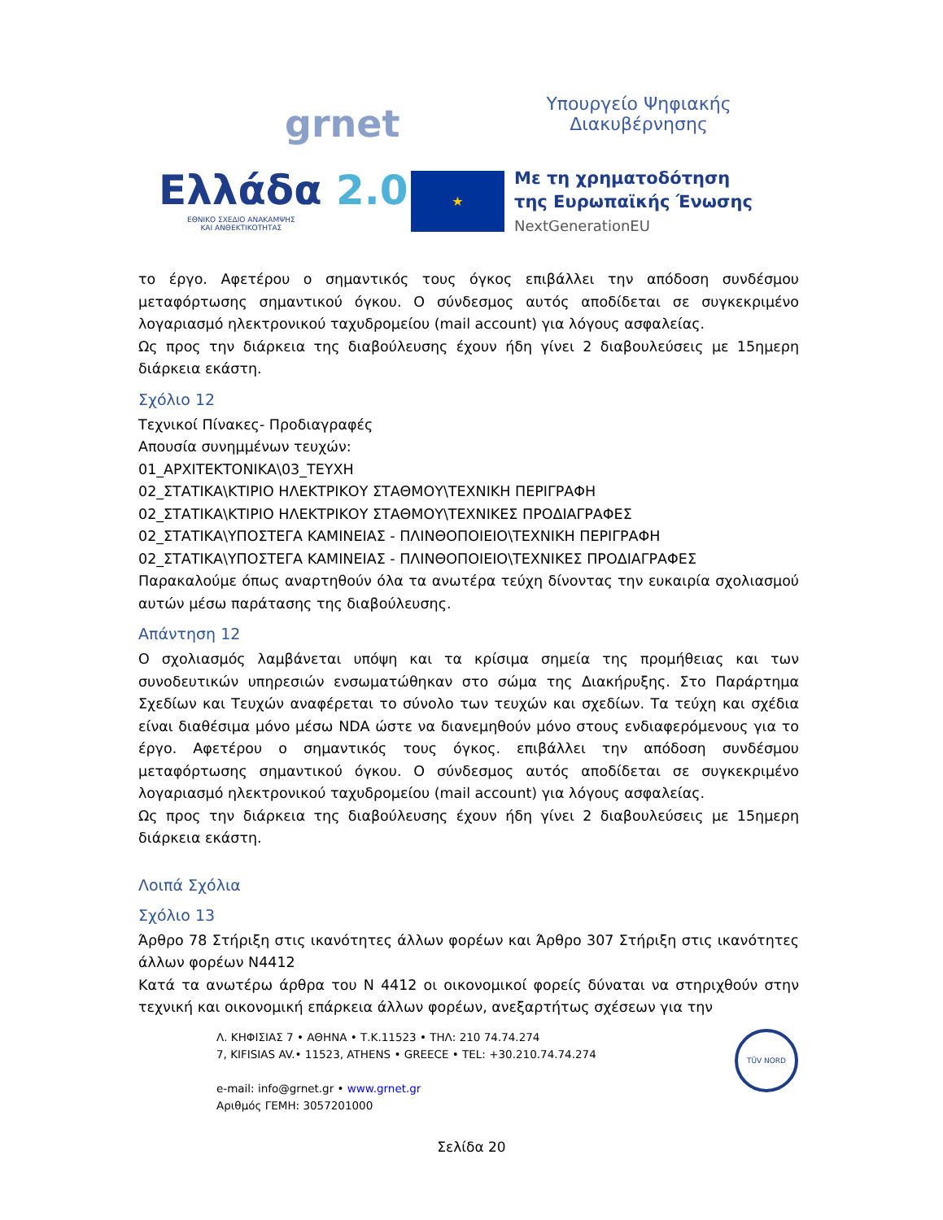grnet
Υπουργείο Ψηφιακής
Διακυβέρνησης
Ελλάδα 2.0
ΕΘΝΙΚΟ ΣΧΕΔΙΟ ΑΝΑΚΑΜΨΗΣ
ΚΑΙ ΑΝΘΕΚΤΙΚΟΤΗΤΑΣ
★
Με τη χρηματοδότηση
της Ευρωπαϊκής Ένωσης
NextGenerationEU
το έργο. Αφετέρου ο σημαντικός τους όγκος επιβάλλει την απόδοση συνδέσμου μεταφόρτωσης σημαντικού όγκου. Ο σύνδεσμος αυτός αποδίδεται σε συγκεκριμένο λογαριασμό ηλεκτρονικού ταχυδρομείου (mail account) για λόγους ασφαλείας.
Ως προς την διάρκεια της διαβούλευσης έχουν ήδη γίνει 2 διαβουλεύσεις με 15ημερη διάρκεια εκάστη.
Σχόλιο 12
Τεχνικοί Πίνακες- Προδιαγραφές
Απουσία συνημμένων τευχών:
01_ΑΡΧΙΤΕΚΤΟΝΙΚΑ\03_ΤΕΥΧΗ
02_ΣΤΑΤΙΚΑ\ΚΤΙΡΙΟ ΗΛΕΚΤΡΙΚΟΥ ΣΤΑΘΜΟΥ\ΤΕΧΝΙΚΗ ΠΕΡΙΓΡΑΦΗ
02_ΣΤΑΤΙΚΑ\ΚΤΙΡΙΟ ΗΛΕΚΤΡΙΚΟΥ ΣΤΑΘΜΟΥ\ΤΕΧΝΙΚΕΣ ΠΡΟΔΙΑΓΡΑΦΕΣ
02_ΣΤΑΤΙΚΑ\ΥΠΟΣΤΕΓΑ ΚΑΜΙΝΕΙΑΣ - ΠΛΙΝΘΟΠΟΙΕΙΟ\ΤΕΧΝΙΚΗ ΠΕΡΙΓΡΑΦΗ
02_ΣΤΑΤΙΚΑ\ΥΠΟΣΤΕΓΑ ΚΑΜΙΝΕΙΑΣ - ΠΛΙΝΘΟΠΟΙΕΙΟ\ΤΕΧΝΙΚΕΣ ΠΡΟΔΙΑΓΡΑΦΕΣ
Παρακαλούμε όπως αναρτηθούν όλα τα ανωτέρα τεύχη δίνοντας την ευκαιρία σχολιασμού αυτών μέσω παράτασης της διαβούλευσης.
Απάντηση 12
Ο σχολιασμός λαμβάνεται υπόψη και τα κρίσιμα σημεία της προμήθειας και των συνοδευτικών υπηρεσιών ενσωματώθηκαν στο σώμα της Διακήρυξης. Στο Παράρτημα Σχεδίων και Τευχών αναφέρεται το σύνολο των τευχών και σχεδίων. Τα τεύχη και σχέδια είναι διαθέσιμα μόνο μέσω NDA ώστε να διανεμηθούν μόνο στους ενδιαφερόμενους για το έργο. Αφετέρου ο σημαντικός τους όγκος. επιβάλλει την απόδοση συνδέσμου μεταφόρτωσης σημαντικού όγκου. Ο σύνδεσμος αυτός αποδίδεται σε συγκεκριμένο λογαριασμό ηλεκτρονικού ταχυδρομείου (mail account) για λόγους ασφαλείας.
Ως προς την διάρκεια της διαβούλευσης έχουν ήδη γίνει 2 διαβουλεύσεις με 15ημερη διάρκεια εκάστη.
Λοιπά Σχόλια
Σχόλιο 13
Άρθρο 78 Στήριξη στις ικανότητες άλλων φορέων και Άρθρο 307 Στήριξη στις ικανότητες άλλων φορέων Ν4412
Κατά τα ανωτέρω άρθρα του Ν 4412 οι οικονομικοί φορείς δύναται να στηριχθούν στην τεχνική και οικονομική επάρκεια άλλων φορέων, ανεξαρτήτως σχέσεων για την
Λ. ΚΗΦΙΣΙΑΣ 7 • ΑΘΗΝΑ • Τ.Κ.11523 • ΤΗΛ: 210 74.74.274
7, KIFISIAS AV.• 11523, ATHENS • GREECE • TEL: +30.210.74.74.274
e-mail: info@grnet.gr • www.grnet.gr
Αριθμός ΓΕΜΗ: 3057201000
TÜV NORD
Σελίδα 20